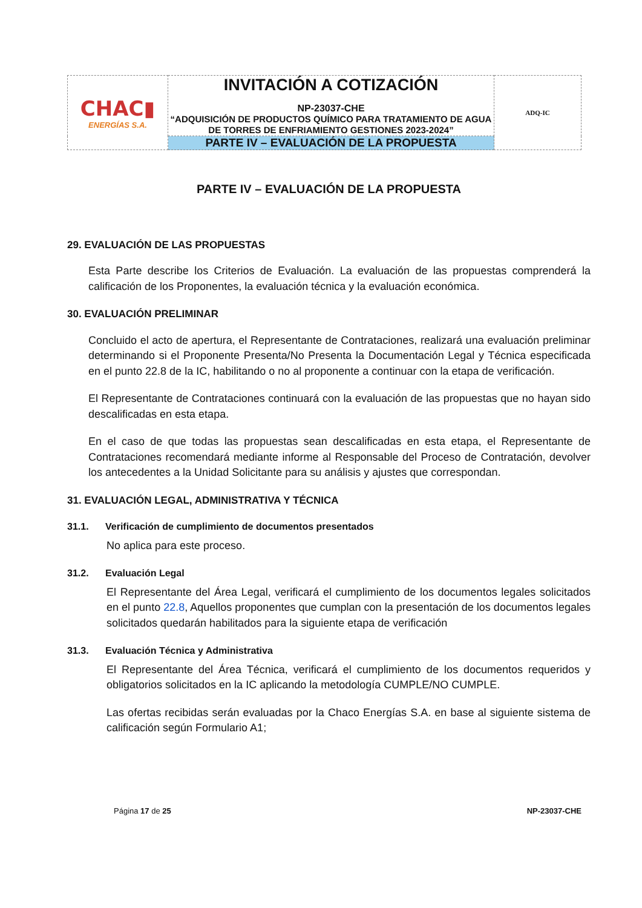| CHAC▮ ENERGÍAS S.A. | INVITACIÓN A COTIZACIÓN NP-23037-CHE “ADQUISICIÓN DE PRODUCTOS QUÍMICO PARA TRATAMIENTO DE AGUA DE TORRES DE ENFRIAMIENTO GESTIONES 2023-2024” | ADQ-IC |
| | PARTE IV – EVALUACIÓN DE LA PROPUESTA | |
PARTE IV – EVALUACIÓN DE LA PROPUESTA
29. EVALUACIÓN DE LAS PROPUESTAS
Esta Parte describe los Criterios de Evaluación. La evaluación de las propuestas comprenderá la calificación de los Proponentes, la evaluación técnica y la evaluación económica.
30. EVALUACIÓN PRELIMINAR
Concluido el acto de apertura, el Representante de Contrataciones, realizará una evaluación preliminar determinando si el Proponente Presenta/No Presenta la Documentación Legal y Técnica especificada en el punto 22.8 de la IC, habilitando o no al proponente a continuar con la etapa de verificación.
El Representante de Contrataciones continuará con la evaluación de las propuestas que no hayan sido descalificadas en esta etapa.
En el caso de que todas las propuestas sean descalificadas en esta etapa, el Representante de Contrataciones recomendará mediante informe al Responsable del Proceso de Contratación, devolver los antecedentes a la Unidad Solicitante para su análisis y ajustes que correspondan.
31. EVALUACIÓN LEGAL, ADMINISTRATIVA Y TÉCNICA
31.1. Verificación de cumplimiento de documentos presentados
No aplica para este proceso.
31.2. Evaluación Legal
El Representante del Área Legal, verificará el cumplimiento de los documentos legales solicitados en el punto 22.8, Aquellos proponentes que cumplan con la presentación de los documentos legales solicitados quedarán habilitados para la siguiente etapa de verificación
31.3. Evaluación Técnica y Administrativa
El Representante del Área Técnica, verificará el cumplimiento de los documentos requeridos y obligatorios solicitados en la IC aplicando la metodología CUMPLE/NO CUMPLE.
Las ofertas recibidas serán evaluadas por la Chaco Energías S.A. en base al siguiente sistema de calificación según Formulario A1;
Página 17 de 25 NP-23037-CHE